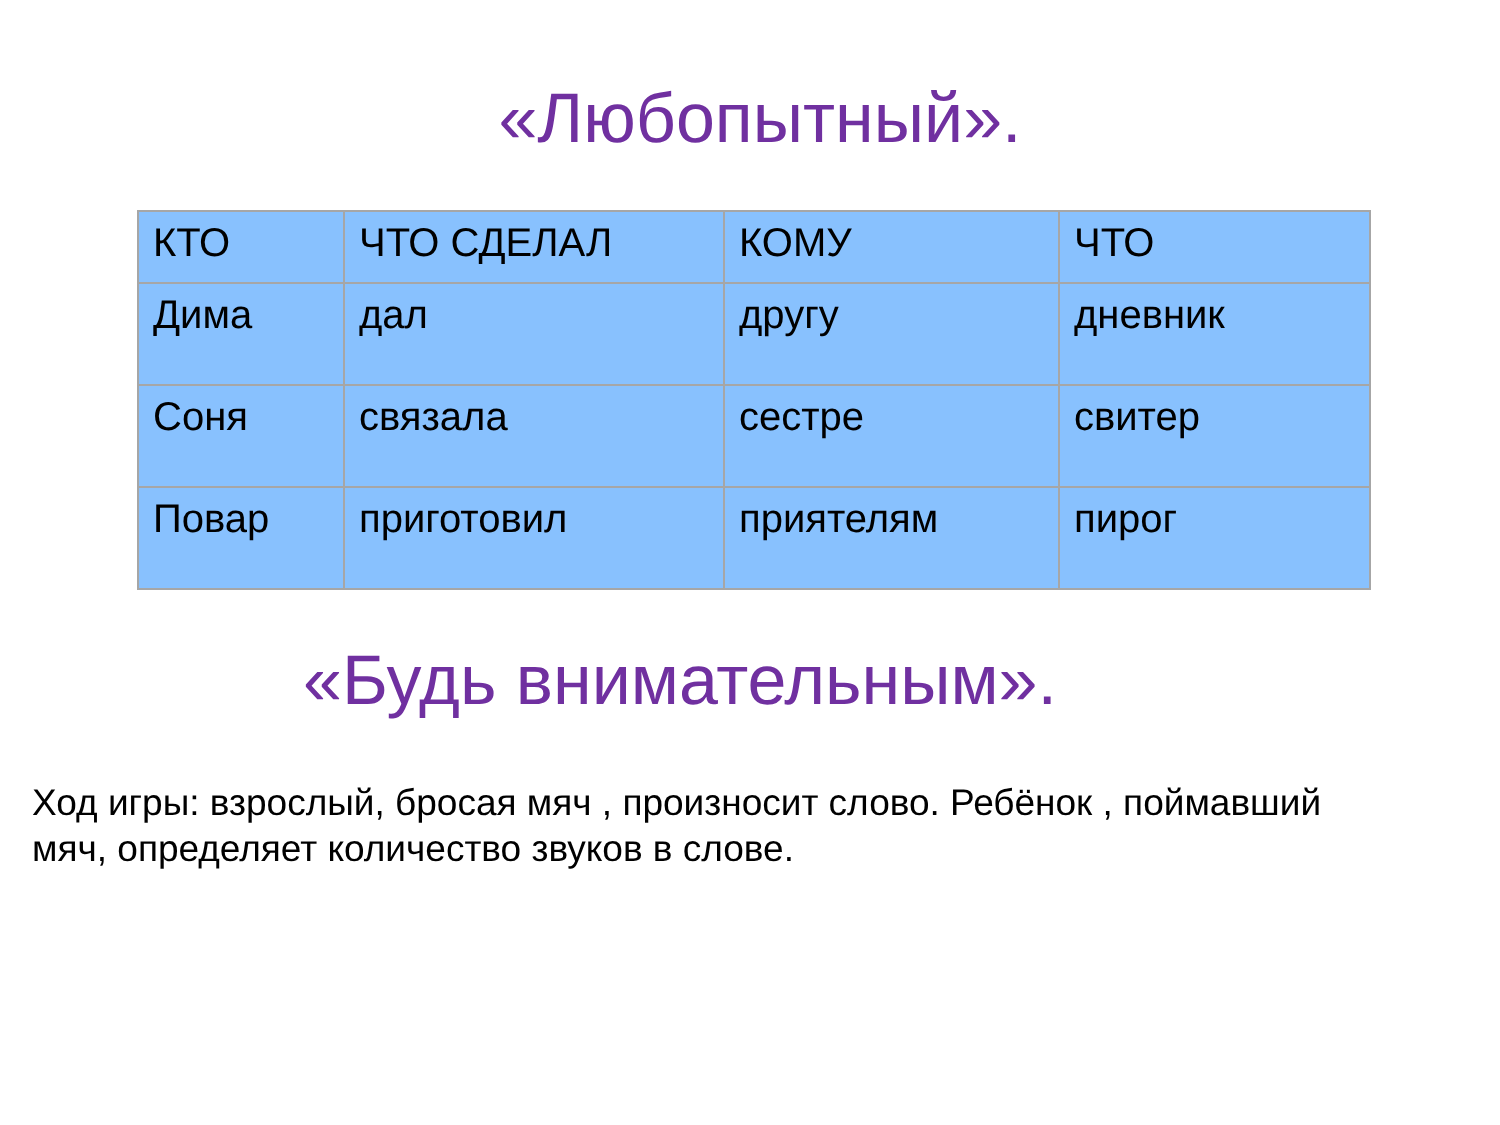«Любопытный».
| КТО | ЧТО СДЕЛАЛ | КОМУ | ЧТО |
| --- | --- | --- | --- |
| Дима | дал | другу | дневник |
| Соня | связала | сестре | свитер |
| Повар | приготовил | приятелям | пирог |
«Будь внимательным».
Ход игры: взрослый, бросая мяч , произносит слово. Ребёнок , поймавший мяч, определяет количество звуков в слове.